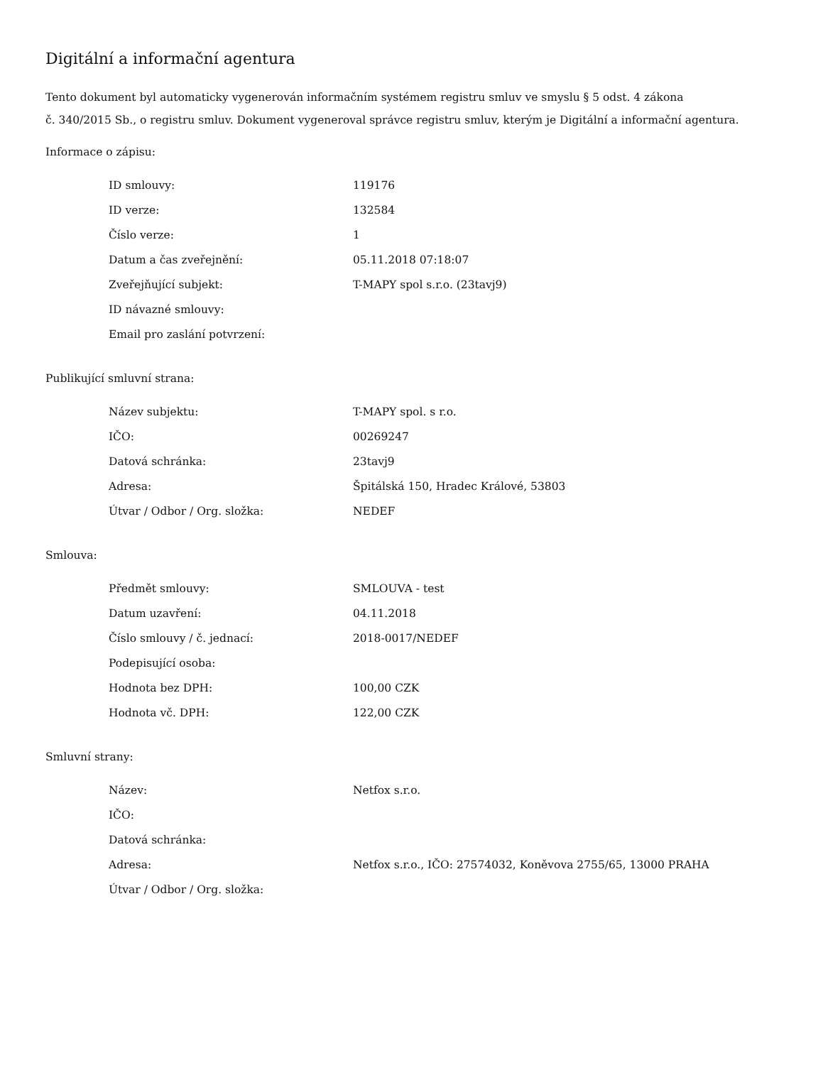Digitální a informační agentura
Tento dokument byl automaticky vygenerován informačním systémem registru smluv ve smyslu § 5 odst. 4 zákona
č. 340/2015 Sb., o registru smluv. Dokument vygeneroval správce registru smluv, kterým je Digitální a informační agentura.
Informace o zápisu:
| ID smlouvy: | 119176 |
| ID verze: | 132584 |
| Číslo verze: | 1 |
| Datum a čas zveřejnění: | 05.11.2018 07:18:07 |
| Zveřejňující subjekt: | T-MAPY spol s.r.o. (23tavj9) |
| ID návazné smlouvy: | |
| Email pro zaslání potvrzení: | |
Publikující smluvní strana:
| Název subjektu: | T-MAPY spol. s r.o. |
| IČO: | 00269247 |
| Datová schránka: | 23tavj9 |
| Adresa: | Špitálská 150, Hradec Králové, 53803 |
| Útvar / Odbor / Org. složka: | NEDEF |
Smlouva:
| Předmět smlouvy: | SMLOUVA - test |
| Datum uzavření: | 04.11.2018 |
| Číslo smlouvy / č. jednací: | 2018-0017/NEDEF |
| Podepisující osoba: | |
| Hodnota bez DPH: | 100,00 CZK |
| Hodnota vč. DPH: | 122,00 CZK |
Smluvní strany:
| Název: | Netfox s.r.o. |
| IČO: | |
| Datová schránka: | |
| Adresa: | Netfox s.r.o., IČO: 27574032, Koněvova 2755/65, 13000 PRAHA |
| Útvar / Odbor / Org. složka: | |